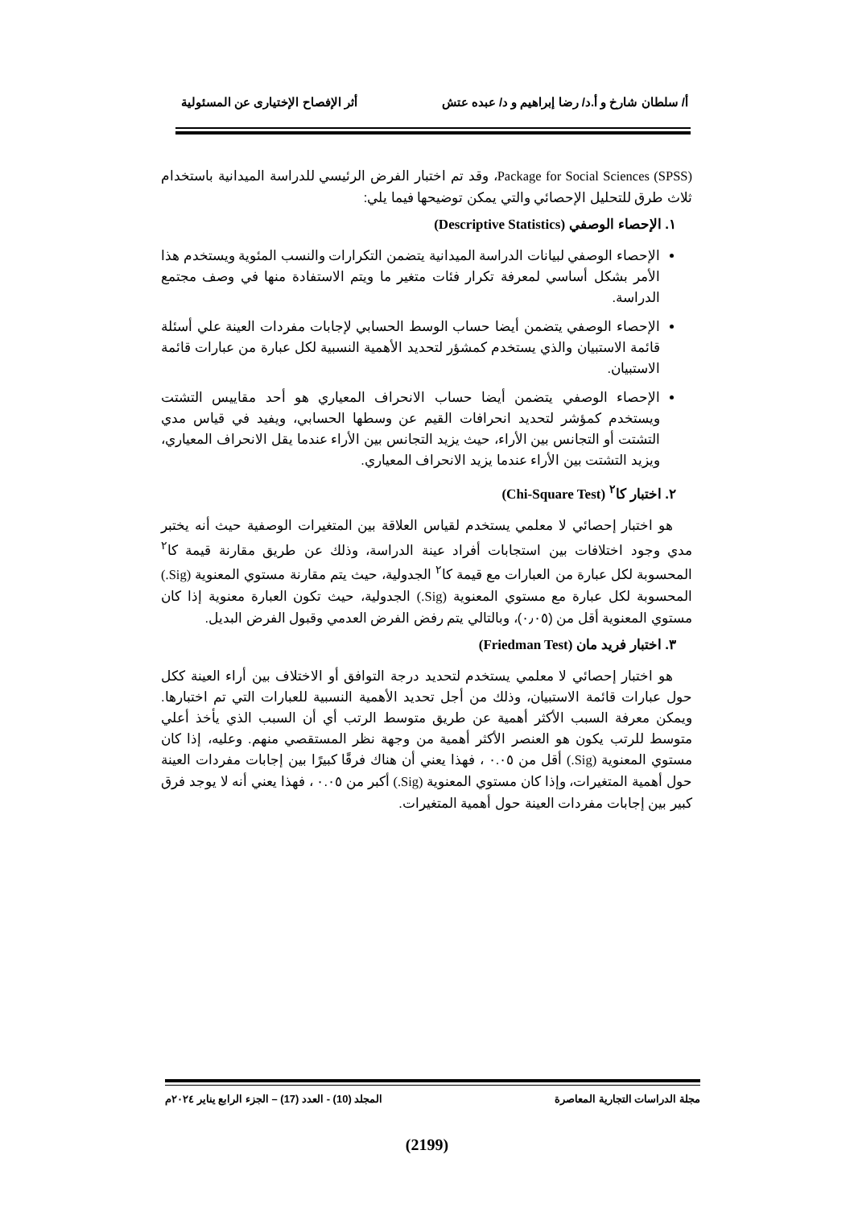أ/ سلطان شارخ و أ.د/ رضا إبراهيم و د/ عبده عتش أثر الإفصاح الإختيارى عن المسئولية
Package for Social Sciences (SPSS)، وقد تم اختبار الفرض الرئيسي للدراسة الميدانية باستخدام ثلاث طرق للتحليل الإحصائي والتي يمكن توضيحها فيما يلي:
١. الإحصاء الوصفي (Descriptive Statistics)
الإحصاء الوصفي لبيانات الدراسة الميدانية يتضمن التكرارات والنسب المئوية ويستخدم هذا الأمر بشكل أساسي لمعرفة تكرار فئات متغير ما ويتم الاستفادة منها في وصف مجتمع الدراسة.
الإحصاء الوصفي يتضمن أيضا حساب الوسط الحسابي لإجابات مفردات العينة علي أسئلة قائمة الاستبيان والذي يستخدم كمشؤر لتحديد الأهمية النسبية لكل عبارة من عبارات قائمة الاستبيان.
الإحصاء الوصفي يتضمن أيضا حساب الانحراف المعياري هو أحد مقاييس التشتت ويستخدم كمؤشر لتحديد انحرافات القيم عن وسطها الحسابي، ويفيد في قياس مدي التشتت أو التجانس بين الأراء، حيث يزيد التجانس بين الأراء عندما يقل الانحراف المعياري، ويزيد التشتت بين الأراء عندما يزيد الانحراف المعياري.
٢. اختبار كا<sup>٢</sup> (Chi-Square Test)
هو اختبار إحصائي لا معلمي يستخدم لقياس العلاقة بين المتغيرات الوصفية حيث أنه يختبر مدي وجود اختلافات بين استجابات أفراد عينة الدراسة، وذلك عن طريق مقارنة قيمة كا<sup>٢</sup> المحسوبة لكل عبارة من العبارات مع قيمة كا<sup>٢</sup> الجدولية، حيث يتم مقارنة مستوي المعنوية (Sig.) المحسوبة لكل عبارة مع مستوي المعنوية (Sig.) الجدولية، حيث تكون العبارة معنوية إذا كان مستوي المعنوية أقل من (٠٫٠٥)، وبالتالي يتم رفض الفرض العدمي وقبول الفرض البديل.
٣. اختبار فريد مان (Friedman Test)
هو اختبار إحصائي لا معلمي يستخدم لتحديد درجة التوافق أو الاختلاف بين أراء العينة ككل حول عبارات قائمة الاستبيان، وذلك من أجل تحديد الأهمية النسبية للعبارات التي تم اختبارها. ويمكن معرفة السبب الأكثر أهمية عن طريق متوسط الرتب أي أن السبب الذي يأخذ أعلي متوسط للرتب يكون هو العنصر الأكثر أهمية من وجهة نظر المستقصي منهم. وعليه، إذا كان مستوي المعنوية (Sig.) أقل من ٠.٠٥ ، فهذا يعني أن هناك فرقًا كبيرًا بين إجابات مفردات العينة حول أهمية المتغيرات، وإذا كان مستوي المعنوية (Sig.) أكبر من ٠.٠٥ ، فهذا يعني أنه لا يوجد فرق كبير بين إجابات مفردات العينة حول أهمية المتغيرات.
مجلة الدراسات التجارية المعاصرة المجلد (10) - العدد (17) – الجزء الرابع يناير ٢٠٢٤م
(2199)